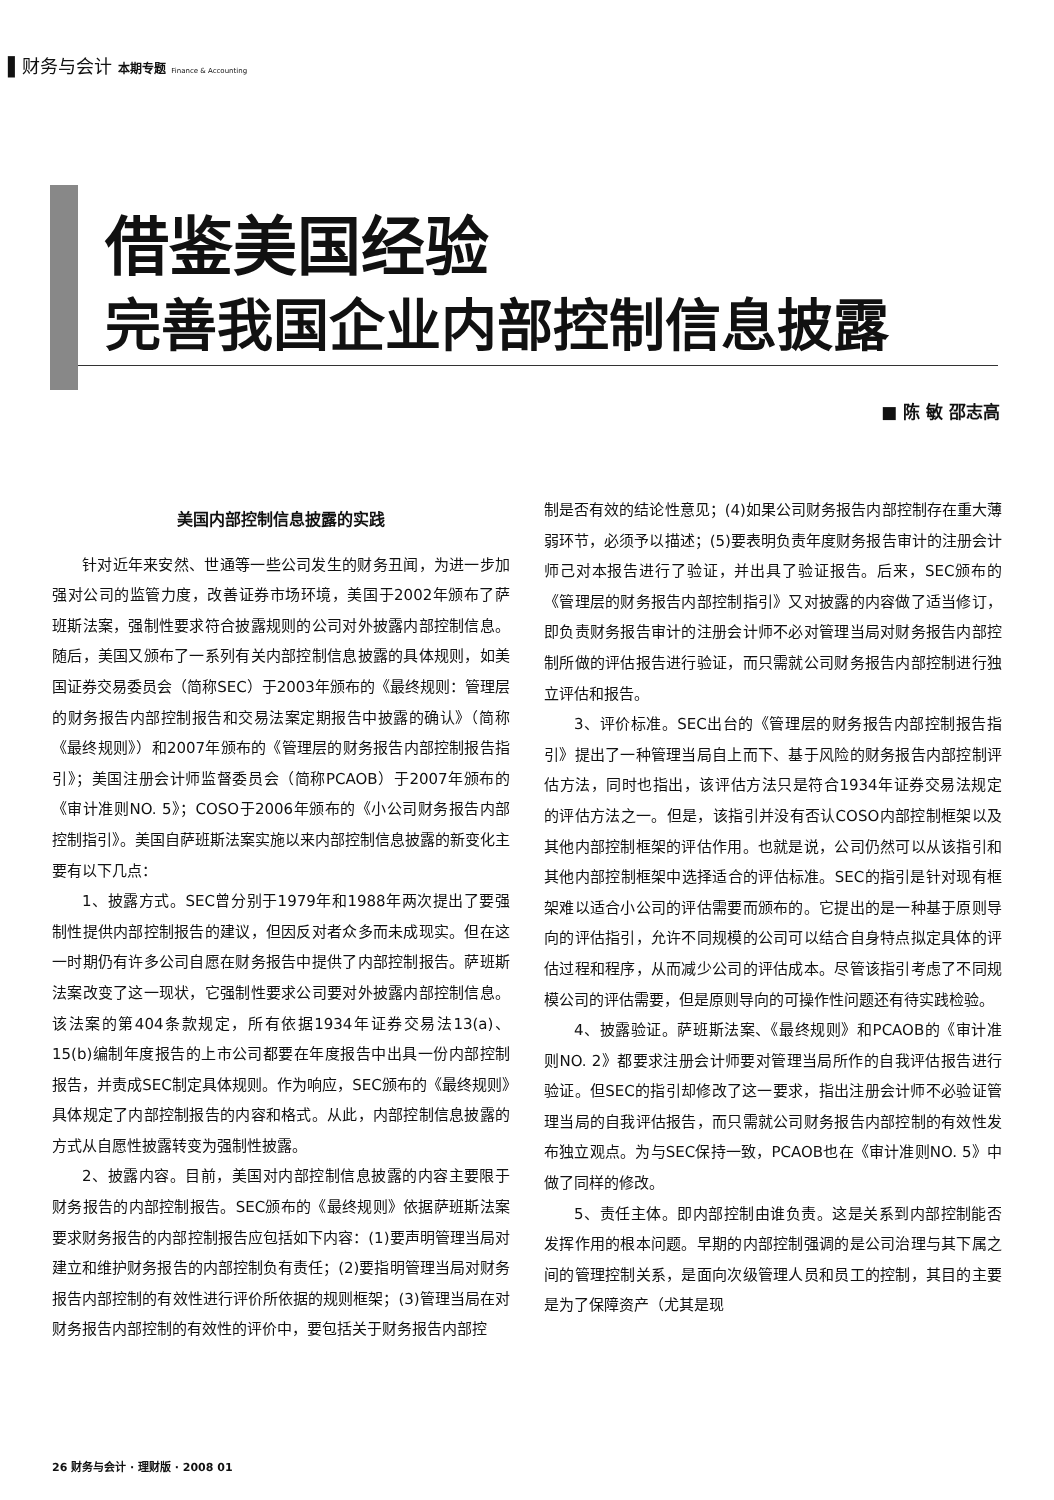▌财务与会计 本期专题 Finance & Accounting
借鉴美国经验
完善我国企业内部控制信息披露
■ 陈 敏 邵志高
美国内部控制信息披露的实践
针对近年来安然、世通等一些公司发生的财务丑闻，为进一步加强对公司的监管力度，改善证券市场环境，美国于2002年颁布了萨班斯法案，强制性要求符合披露规则的公司对外披露内部控制信息。随后，美国又颁布了一系列有关内部控制信息披露的具体规则，如美国证券交易委员会（简称SEC）于2003年颁布的《最终规则：管理层的财务报告内部控制报告和交易法案定期报告中披露的确认》（简称《最终规则》）和2007年颁布的《管理层的财务报告内部控制报告指引》；美国注册会计师监督委员会（简称PCAOB）于2007年颁布的《审计准则NO. 5》；COSO于2006年颁布的《小公司财务报告内部控制指引》。美国自萨班斯法案实施以来内部控制信息披露的新变化主要有以下几点：
1、披露方式。SEC曾分别于1979年和1988年两次提出了要强制性提供内部控制报告的建议，但因反对者众多而未成现实。但在这一时期仍有许多公司自愿在财务报告中提供了内部控制报告。萨班斯法案改变了这一现状，它强制性要求公司要对外披露内部控制信息。该法案的第404条款规定，所有依据1934年证券交易法13(a)、15(b)编制年度报告的上市公司都要在年度报告中出具一份内部控制报告，并责成SEC制定具体规则。作为响应，SEC颁布的《最终规则》具体规定了内部控制报告的内容和格式。从此，内部控制信息披露的方式从自愿性披露转变为强制性披露。
2、披露内容。目前，美国对内部控制信息披露的内容主要限于财务报告的内部控制报告。SEC颁布的《最终规则》依据萨班斯法案要求财务报告的内部控制报告应包括如下内容：(1)要声明管理当局对建立和维护财务报告的内部控制负有责任；(2)要指明管理当局对财务报告内部控制的有效性进行评价所依据的规则框架；(3)管理当局在对财务报告内部控制的有效性的评价中，要包括关于财务报告内部控
制是否有效的结论性意见；(4)如果公司财务报告内部控制存在重大薄弱环节，必须予以描述；(5)要表明负责年度财务报告审计的注册会计师己对本报告进行了验证，并出具了验证报告。后来，SEC颁布的《管理层的财务报告内部控制指引》又对披露的内容做了适当修订，即负责财务报告审计的注册会计师不必对管理当局对财务报告内部控制所做的评估报告进行验证，而只需就公司财务报告内部控制进行独立评估和报告。
3、评价标准。SEC出台的《管理层的财务报告内部控制报告指引》提出了一种管理当局自上而下、基于风险的财务报告内部控制评估方法，同时也指出，该评估方法只是符合1934年证券交易法规定的评估方法之一。但是，该指引并没有否认COSO内部控制框架以及其他内部控制框架的评估作用。也就是说，公司仍然可以从该指引和其他内部控制框架中选择适合的评估标准。SEC的指引是针对现有框架难以适合小公司的评估需要而颁布的。它提出的是一种基于原则导向的评估指引，允许不同规模的公司可以结合自身特点拟定具体的评估过程和程序，从而减少公司的评估成本。尽管该指引考虑了不同规模公司的评估需要，但是原则导向的可操作性问题还有待实践检验。
4、披露验证。萨班斯法案、《最终规则》和PCAOB的《审计准则NO. 2》都要求注册会计师要对管理当局所作的自我评估报告进行验证。但SEC的指引却修改了这一要求，指出注册会计师不必验证管理当局的自我评估报告，而只需就公司财务报告内部控制的有效性发布独立观点。为与SEC保持一致，PCAOB也在《审计准则NO. 5》中做了同样的修改。
5、责任主体。即内部控制由谁负责。这是关系到内部控制能否发挥作用的根本问题。早期的内部控制强调的是公司治理与其下属之间的管理控制关系，是面向次级管理人员和员工的控制，其目的主要是为了保障资产（尤其是现
26 财务与会计 · 理财版 · 2008 01